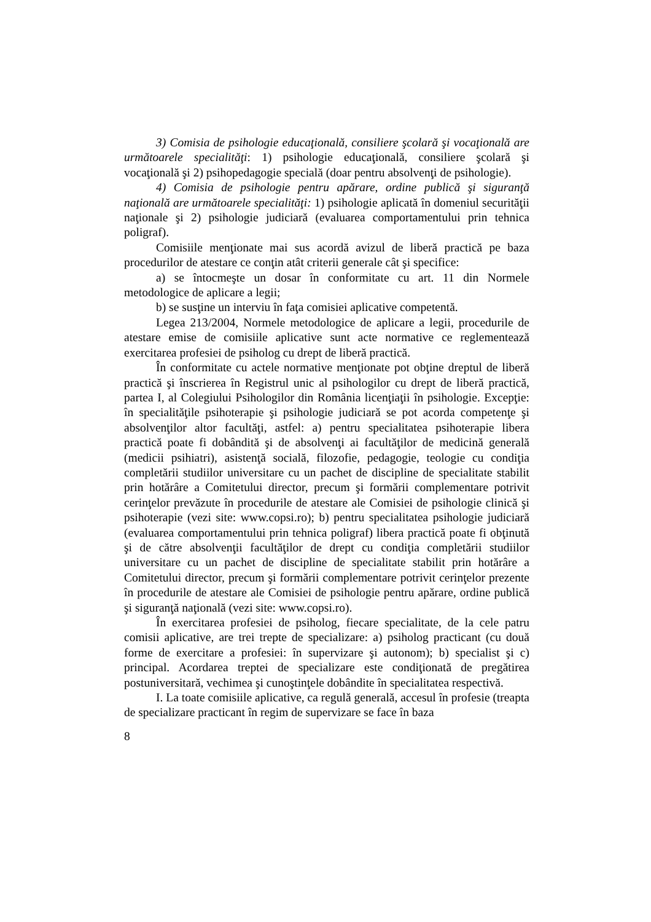3) Comisia de psihologie educaţională, consiliere şcolară şi vocaţională are următoarele specialităţi: 1) psihologie educaţională, consiliere şcolară şi vocaţională şi 2) psihopedagogie specială (doar pentru absolvenţi de psihologie).
4) Comisia de psihologie pentru apărare, ordine publică şi siguranţă naţională are următoarele specialităţi: 1) psihologie aplicată în domeniul securităţii naţionale şi 2) psihologie judiciară (evaluarea comportamentului prin tehnica poligraf).
Comisiile menţionate mai sus acordă avizul de liberă practică pe baza procedurilor de atestare ce conţin atât criterii generale cât şi specifice:
a) se întocmeşte un dosar în conformitate cu art. 11 din Normele metodologice de aplicare a legii;
b) se susţine un interviu în faţa comisiei aplicative competentă.
Legea 213/2004, Normele metodologice de aplicare a legii, procedurile de atestare emise de comisiile aplicative sunt acte normative ce reglementează exercitarea profesiei de psiholog cu drept de liberă practică.
În conformitate cu actele normative menţionate pot obţine dreptul de liberă practică şi înscrierea în Registrul unic al psihologilor cu drept de liberă practică, partea I, al Colegiului Psihologilor din România licenţiaţii în psihologie. Excepţie: în specialităţile psihoterapie şi psihologie judiciară se pot acorda competenţe şi absolvenţilor altor facultăţi, astfel: a) pentru specialitatea psihoterapie libera practică poate fi dobândită şi de absolvenţi ai facultăţilor de medicină generală (medicii psihiatri), asistenţă socială, filozofie, pedagogie, teologie cu condiţia completării studiilor universitare cu un pachet de discipline de specialitate stabilit prin hotărâre a Comitetului director, precum şi formării complementare potrivit cerinţelor prevăzute în procedurile de atestare ale Comisiei de psihologie clinică şi psihoterapie (vezi site: www.copsi.ro); b) pentru specialitatea psihologie judiciară (evaluarea comportamentului prin tehnica poligraf) libera practică poate fi obţinută şi de către absolvenţii facultăţilor de drept cu condiţia completării studiilor universitare cu un pachet de discipline de specialitate stabilit prin hotărâre a Comitetului director, precum şi formării complementare potrivit cerinţelor prezente în procedurile de atestare ale Comisiei de psihologie pentru apărare, ordine publică şi siguranţă naţională (vezi site: www.copsi.ro).
În exercitarea profesiei de psiholog, fiecare specialitate, de la cele patru comisii aplicative, are trei trepte de specializare: a) psiholog practicant (cu două forme de exercitare a profesiei: în supervizare şi autonom); b) specialist şi c) principal. Acordarea treptei de specializare este condiţionată de pregătirea postuniversitară, vechimea şi cunoştinţele dobândite în specialitatea respectivă.
I. La toate comisiile aplicative, ca regulă generală, accesul în profesie (treapta de specializare practicant în regim de supervizare se face în baza
8